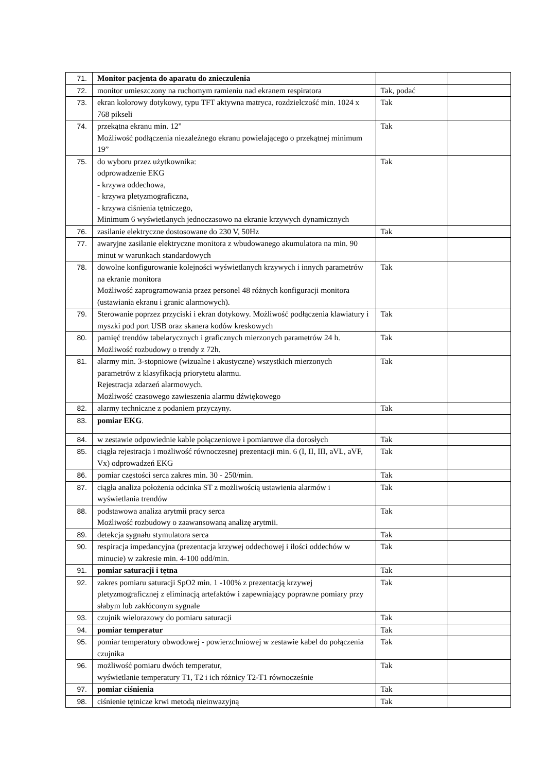| 71. | Monitor pacjenta do aparatu do znieczulenia | | |
| 72. | monitor umieszczony na ruchomym ramieniu nad ekranem respiratora | Tak, podać | |
| 73. | ekran kolorowy dotykowy, typu TFT aktywna matryca, rozdzielczość min. 1024 x 768 pikseli | Tak | |
| 74. | przekątna ekranu min. 12" Możliwość podłączenia niezależnego ekranu powielającego o przekątnej minimum 19” | Tak | |
| 75. | do wyboru przez użytkownika: odprowadzenie EKG - krzywa oddechowa, - krzywa pletyzmograficzna, - krzywa ciśnienia tętniczego, Minimum 6 wyświetlanych jednoczasowo na ekranie krzywych dynamicznych | Tak | |
| 76. | zasilanie elektryczne dostosowane do 230 V, 50Hz | Tak | |
| 77. | awaryjne zasilanie elektryczne monitora z wbudowanego akumulatora na min. 90 minut w warunkach standardowych | | |
| 78. | dowolne konfigurowanie kolejności wyświetlanych krzywych i innych parametrów na ekranie monitora Możliwość zaprogramowania przez personel 48 różnych konfiguracji monitora (ustawiania ekranu i granic alarmowych). | Tak | |
| 79. | Sterowanie poprzez przyciski i ekran dotykowy. Możliwość podłączenia klawiatury i myszki pod port USB oraz skanera kodów kreskowych | Tak | |
| 80. | pamięć trendów tabelarycznych i graficznych mierzonych parametrów 24 h. Możliwość rozbudowy o trendy z 72h. | Tak | |
| 81. | alarmy min. 3-stopniowe (wizualne i akustyczne) wszystkich mierzonych parametrów z klasyfikacją priorytetu alarmu. Rejestracja zdarzeń alarmowych. Możliwość czasowego zawieszenia alarmu dźwiękowego | Tak | |
| 82. | alarmy techniczne z podaniem przyczyny. | Tak | |
| 83. | pomiar EKG . | | |
| 84. | w zestawie odpowiednie kable połączeniowe i pomiarowe dla dorosłych | Tak | |
| 85. | ciągła rejestracja i możliwość równoczesnej prezentacji min. 6 (I, II, III, aVL, aVF, Vx) odprowadzeń EKG | Tak | |
| 86. | pomiar częstości serca zakres min. 30 - 250/min. | Tak | |
| 87. | ciągła analiza położenia odcinka ST z możliwością ustawienia alarmów i wyświetlania trendów | Tak | |
| 88. | podstawowa analiza arytmii pracy serca Możliwość rozbudowy o zaawansowaną analizę arytmii. | Tak | |
| 89. | detekcja sygnału stymulatora serca | Tak | |
| 90. | respiracja impedancyjna (prezentacja krzywej oddechowej i ilości oddechów w minucie) w zakresie min. 4-100 odd/min. | Tak | |
| 91. | pomiar saturacji i tętna | Tak | |
| 92. | zakres pomiaru saturacji SpO2 min. 1 -100% z prezentacją krzywej pletyzmograficznej z eliminacją artefaktów i zapewniający poprawne pomiary przy słabym lub zakłóconym sygnale | Tak | |
| 93. | czujnik wielorazowy do pomiaru saturacji | Tak | |
| 94. | pomiar temperatur | Tak | |
| 95. | pomiar temperatury obwodowej - powierzchniowej w zestawie kabel do połączenia czujnika | Tak | |
| 96. | możliwość pomiaru dwóch temperatur, wyświetlanie temperatury T1, T2 i ich różnicy T2-T1 równocześnie | Tak | |
| 97. | pomiar ciśnienia | Tak | |
| 98. | ciśnienie tętnicze krwi metodą nieinwazyjną | Tak | |